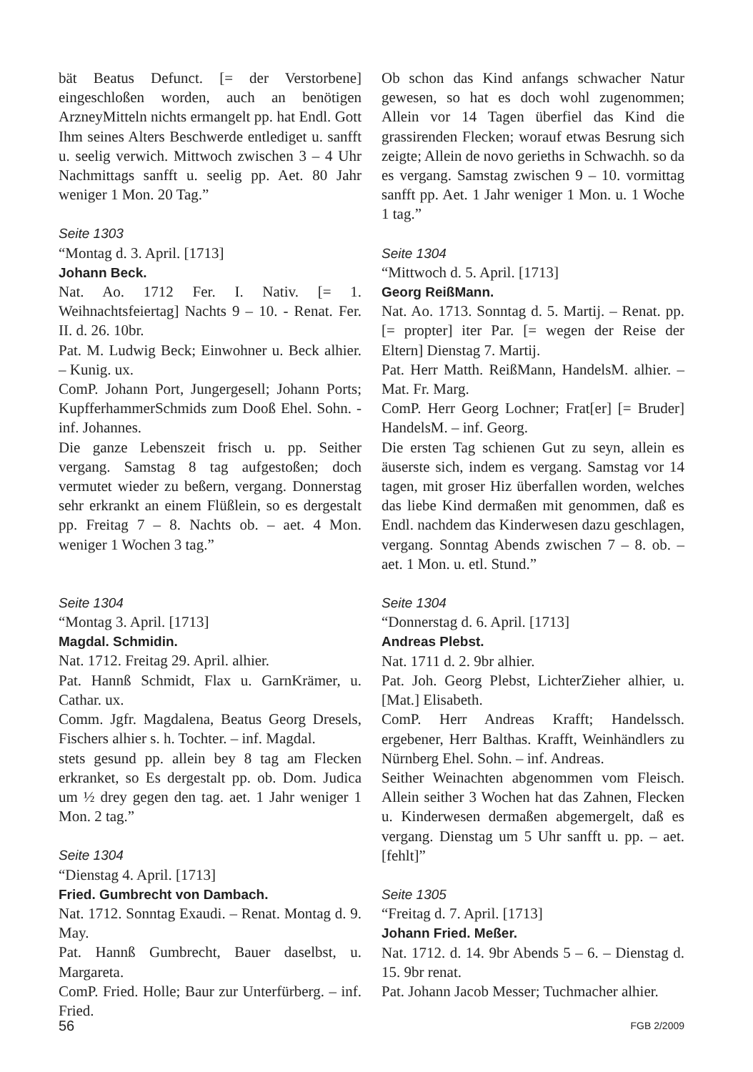bät Beatus Defunct. [= der Verstorbene] eingeschloßen worden, auch an benötigen ArzneyMitteln nichts ermangelt pp. hat Endl. Gott Ihm seines Alters Beschwerde entlediget u. sanfft u. seelig verwich. Mittwoch zwischen 3 – 4 Uhr Nachmittags sanfft u. seelig pp. Aet. 80 Jahr weniger 1 Mon. 20 Tag.”
Seite 1303
“Montag d. 3. April. [1713]
Johann Beck.
Nat. Ao. 1712 Fer. I. Nativ. [= 1. Weihnachtsfeiertag] Nachts 9 – 10. - Renat. Fer. II. d. 26. 10br.
Pat. M. Ludwig Beck; Einwohner u. Beck alhier. – Kunig. ux.
ComP. Johann Port, Jungergesell; Johann Ports; KupfferhammerSchmids zum Dooß Ehel. Sohn. - inf. Johannes.
Die ganze Lebenszeit frisch u. pp. Seither vergang. Samstag 8 tag aufgestoßen; doch vermutet wieder zu beßern, vergang. Donnerstag sehr erkrankt an einem Flüßlein, so es dergestalt pp. Freitag 7 – 8. Nachts ob. – aet. 4 Mon. weniger 1 Wochen 3 tag.”
Seite 1304
“Montag 3. April. [1713]
Magdal. Schmidin.
Nat. 1712. Freitag 29. April. alhier.
Pat. Hannß Schmidt, Flax u. GarnKrämer, u. Cathar. ux.
Comm. Jgfr. Magdalena, Beatus Georg Dresels, Fischers alhier s. h. Tochter. – inf. Magdal.
stets gesund pp. allein bey 8 tag am Flecken erkranket, so Es dergestalt pp. ob. Dom. Judica um ½ drey gegen den tag. aet. 1 Jahr weniger 1 Mon. 2 tag.”
Seite 1304
“Dienstag 4. April. [1713]
Fried. Gumbrecht von Dambach.
Nat. 1712. Sonntag Exaudi. – Renat. Montag d. 9. May.
Pat. Hannß Gumbrecht, Bauer daselbst, u. Margareta.
ComP. Fried. Holle; Baur zur Unterfürberg. – inf. Fried.
Ob schon das Kind anfangs schwacher Natur gewesen, so hat es doch wohl zugenommen; Allein vor 14 Tagen überfiel das Kind die grassirenden Flecken; worauf etwas Besrung sich zeigte; Allein de novo gerieths in Schwachh. so da es vergang. Samstag zwischen 9 – 10. vormittag sanfft pp. Aet. 1 Jahr weniger 1 Mon. u. 1 Woche 1 tag.”
Seite 1304
“Mittwoch d. 5. April. [1713]
Georg ReißMann.
Nat. Ao. 1713. Sonntag d. 5. Martij. – Renat. pp. [= propter] iter Par. [= wegen der Reise der Eltern] Dienstag 7. Martij.
Pat. Herr Matth. ReißMann, HandelsM. alhier. – Mat. Fr. Marg.
ComP. Herr Georg Lochner; Frat[er] [= Bruder] HandelsM. – inf. Georg.
Die ersten Tag schienen Gut zu seyn, allein es äuserste sich, indem es vergang. Samstag vor 14 tagen, mit groser Hiz überfallen worden, welches das liebe Kind dermaßen mit genommen, daß es Endl. nachdem das Kinderwesen dazu geschlagen, vergang. Sonntag Abends zwischen 7 – 8. ob. – aet. 1 Mon. u. etl. Stund.”
Seite 1304
“Donnerstag d. 6. April. [1713]
Andreas Plebst.
Nat. 1711 d. 2. 9br alhier.
Pat. Joh. Georg Plebst, LichterZieher alhier, u. [Mat.] Elisabeth.
ComP. Herr Andreas Krafft; Handelssch. ergebener, Herr Balthas. Krafft, Weinhändlers zu Nürnberg Ehel. Sohn. – inf. Andreas.
Seither Weinachten abgenommen vom Fleisch. Allein seither 3 Wochen hat das Zahnen, Flecken u. Kinderwesen dermaßen abgemergelt, daß es vergang. Dienstag um 5 Uhr sanfft u. pp. – aet. [fehlt]”
Seite 1305
“Freitag d. 7. April. [1713]
Johann Fried. Meßer.
Nat. 1712. d. 14. 9br Abends 5 – 6. – Dienstag d. 15. 9br renat.
Pat. Johann Jacob Messer; Tuchmacher alhier.
56 FGB 2/2009